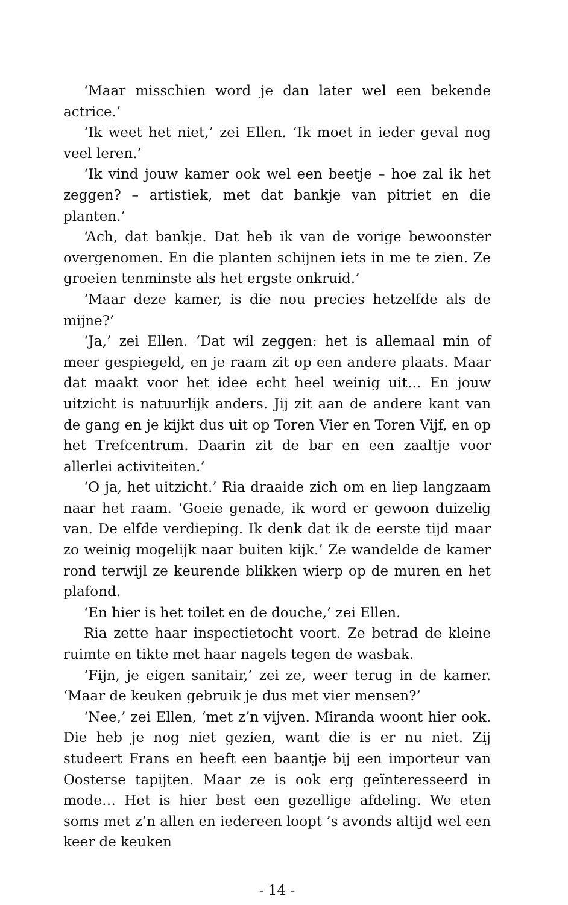‘Maar misschien word je dan later wel een bekende actrice.’
‘Ik weet het niet,’ zei Ellen. ‘Ik moet in ieder geval nog veel leren.’
‘Ik vind jouw kamer ook wel een beetje – hoe zal ik het zeggen? – artistiek, met dat bankje van pitriet en die planten.’
‘Ach, dat bankje. Dat heb ik van de vorige bewoonster overgenomen. En die planten schijnen iets in me te zien. Ze groeien tenminste als het ergste onkruid.’
‘Maar deze kamer, is die nou precies hetzelfde als de mijne?’
‘Ja,’ zei Ellen. ‘Dat wil zeggen: het is allemaal min of meer gespiegeld, en je raam zit op een andere plaats. Maar dat maakt voor het idee echt heel weinig uit… En jouw uitzicht is natuurlijk anders. Jij zit aan de andere kant van de gang en je kijkt dus uit op Toren Vier en Toren Vijf, en op het Trefcentrum. Daarin zit de bar en een zaaltje voor allerlei activiteiten.’
‘O ja, het uitzicht.’ Ria draaide zich om en liep langzaam naar het raam. ‘Goeie genade, ik word er gewoon duizelig van. De elfde verdieping. Ik denk dat ik de eerste tijd maar zo weinig mogelijk naar buiten kijk.’ Ze wandelde de kamer rond terwijl ze keurende blikken wierp op de muren en het plafond.
‘En hier is het toilet en de douche,’ zei Ellen.
Ria zette haar inspectietocht voort. Ze betrad de kleine ruimte en tikte met haar nagels tegen de wasbak.
‘Fijn, je eigen sanitair,’ zei ze, weer terug in de kamer. ‘Maar de keuken gebruik je dus met vier mensen?’
‘Nee,’ zei Ellen, ‘met z’n vijven. Miranda woont hier ook. Die heb je nog niet gezien, want die is er nu niet. Zij studeert Frans en heeft een baantje bij een importeur van Oosterse tapijten. Maar ze is ook erg geïnteresseerd in mode… Het is hier best een gezellige afdeling. We eten soms met z’n allen en iedereen loopt ’s avonds altijd wel een keer de keuken
- 14 -